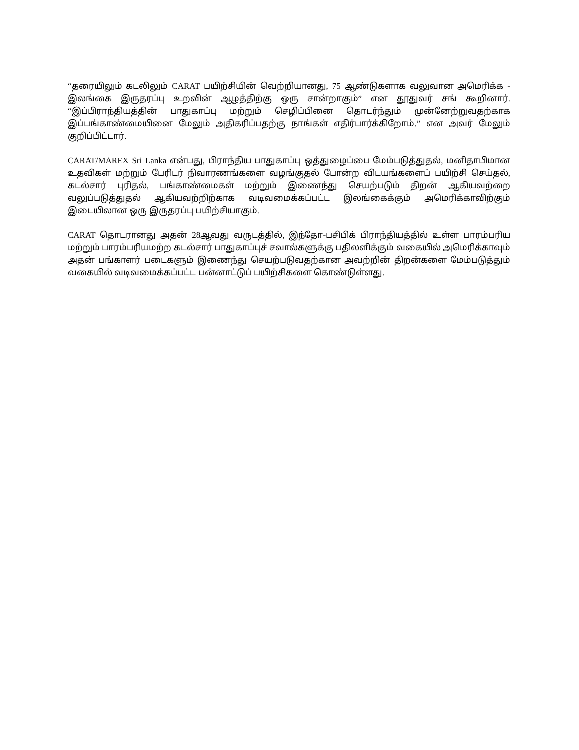“தரையிலும் கடலிலும் CARAT பயிற்சியின் வெற்றியானது, 75 ஆண்டுகளாக வலுவான அமெரிக்க - இலங்கை இருதரப்பு உறவின் ஆழத்திற்கு ஒரு சான்றாகும்” என தூதுவர் சங் கூறினார். “இப்பிராந்தியத்தின் பாதுகாப்பு மற்றும் செழிப்பினை தொடர்ந்தும் முன்னேற்றுவதற்காக இப்பங்காண்மையினை மேலும் அதிகரிப்பதற்கு நாங்கள் எதிர்பார்க்கிறோம்.” என அவர் மேலும் குறிப்பிட்டார்.
CARAT/MAREX Sri Lanka என்பது, பிராந்திய பாதுகாப்பு ஒத்துழைப்பை மேம்படுத்துதல், மனிதாபிமான உதவிகள் மற்றும் பேரிடர் நிவாரணங்களை வழங்குதல் போன்ற விடயங்களைப் பயிற்சி செய்தல், கடல்சார் புரிதல், பங்காண்மைகள் மற்றும் இணைந்து செயற்படும் திறன் ஆகியவற்றை வலுப்படுத்துதல் ஆகியவற்றிற்காக வடிவமைக்கப்பட்ட இலங்கைக்கும் அமெரிக்காவிற்கும் இடையிலான ஒரு இருதரப்பு பயிற்சியாகும்.
CARAT தொடரானது அதன் 28ஆவது வருடத்தில், இந்தோ-பசிபிக் பிராந்தியத்தில் உள்ள பாரம்பரிய மற்றும் பாரம்பரியமற்ற கடல்சார் பாதுகாப்புச் சவால்களுக்கு பதிலளிக்கும் வகையில் அமெரிக்காவும் அதன் பங்காளர் படைகளும் இணைந்து செயற்படுவதற்கான அவற்றின் திறன்களை மேம்படுத்தும் வகையில் வடிவமைக்கப்பட்ட பன்னாட்டுப் பயிற்சிகளை கொண்டுள்ளது.